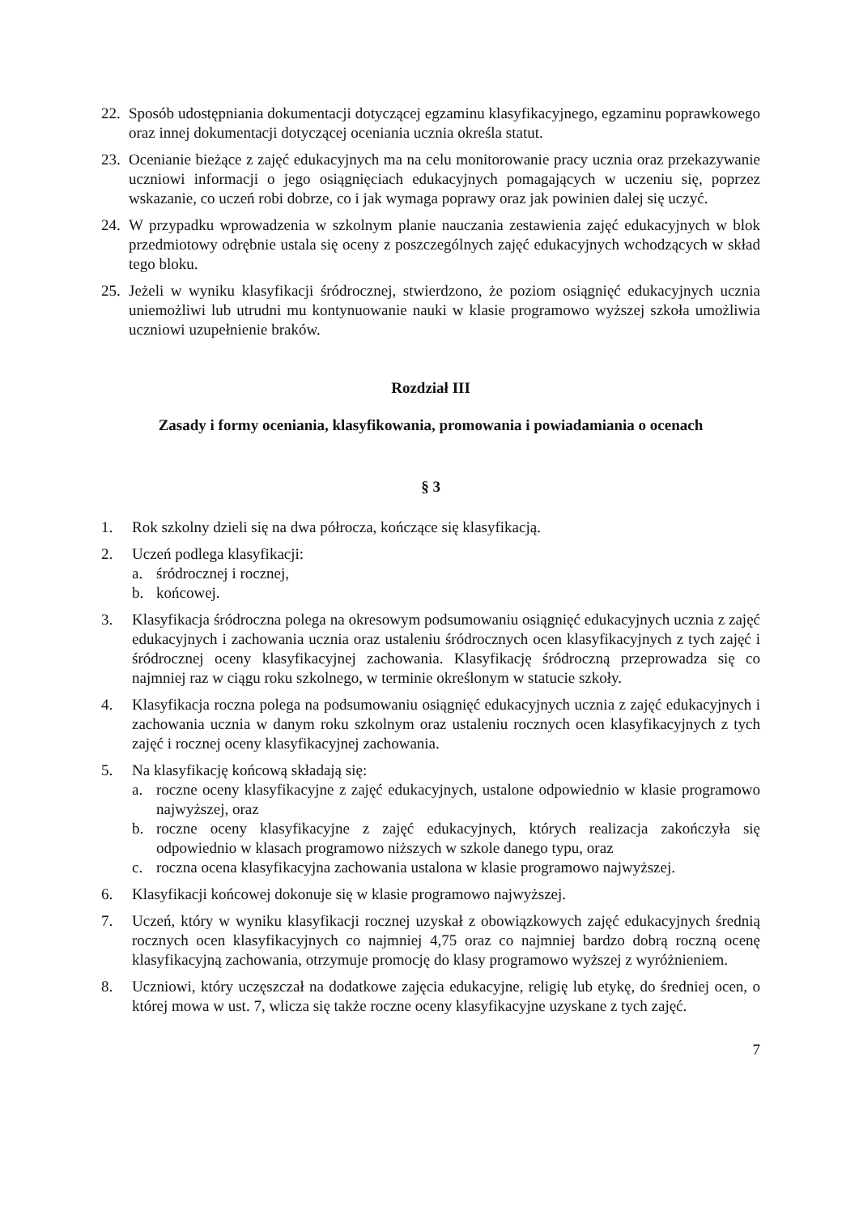22.
Sposób udostępniania dokumentacji dotyczącej egzaminu klasyfikacyjnego, egzaminu poprawkowego oraz innej dokumentacji dotyczącej oceniania ucznia określa statut.
23.
Ocenianie bieżące z zajęć edukacyjnych ma na celu monitorowanie pracy ucznia oraz przekazywanie uczniowi informacji o jego osiągnięciach edukacyjnych pomagających w uczeniu się, poprzez wskazanie, co uczeń robi dobrze, co i jak wymaga poprawy oraz jak powinien dalej się uczyć.
24.
W przypadku wprowadzenia w szkolnym planie nauczania zestawienia zajęć edukacyjnych w blok przedmiotowy odrębnie ustala się oceny z poszczególnych zajęć edukacyjnych wchodzących w skład tego bloku.
25.
Jeżeli w wyniku klasyfikacji śródrocznej, stwierdzono, że poziom osiągnięć edukacyjnych ucznia uniemożliwi lub utrudni mu kontynuowanie nauki w klasie programowo wyższej szkoła umożliwia uczniowi uzupełnienie braków.
Rozdział III
Zasady i formy oceniania, klasyfikowania, promowania i powiadamiania o ocenach
§ 3
1. Rok szkolny dzieli się na dwa półrocza, kończące się klasyfikacją.
2. Uczeń podlega klasyfikacji:
a. śródrocznej i rocznej,
b. końcowej.
3. Klasyfikacja śródroczna polega na okresowym podsumowaniu osiągnięć edukacyjnych ucznia z zajęć edukacyjnych i zachowania ucznia oraz ustaleniu śródrocznych ocen klasyfikacyjnych z tych zajęć i śródrocznej oceny klasyfikacyjnej zachowania. Klasyfikację śródroczną przeprowadza się co najmniej raz w ciągu roku szkolnego, w terminie określonym w statucie szkoły.
4. Klasyfikacja roczna polega na podsumowaniu osiągnięć edukacyjnych ucznia z zajęć edukacyjnych i zachowania ucznia w danym roku szkolnym oraz ustaleniu rocznych ocen klasyfikacyjnych z tych zajęć i rocznej oceny klasyfikacyjnej zachowania.
5. Na klasyfikację końcową składają się:
a. roczne oceny klasyfikacyjne z zajęć edukacyjnych, ustalone odpowiednio w klasie programowo najwyższej, oraz
b. roczne oceny klasyfikacyjne z zajęć edukacyjnych, których realizacja zakończyła się odpowiednio w klasach programowo niższych w szkole danego typu, oraz
c. roczna ocena klasyfikacyjna zachowania ustalona w klasie programowo najwyższej.
6. Klasyfikacji końcowej dokonuje się w klasie programowo najwyższej.
7. Uczeń, który w wyniku klasyfikacji rocznej uzyskał z obowiązkowych zajęć edukacyjnych średnią rocznych ocen klasyfikacyjnych co najmniej 4,75 oraz co najmniej bardzo dobrą roczną ocenę klasyfikacyjną zachowania, otrzymuje promocję do klasy programowo wyższej z wyróżnieniem.
8. Uczniowi, który uczęszczał na dodatkowe zajęcia edukacyjne, religię lub etykę, do średniej ocen, o której mowa w ust. 7, wlicza się także roczne oceny klasyfikacyjne uzyskane z tych zajęć.
7